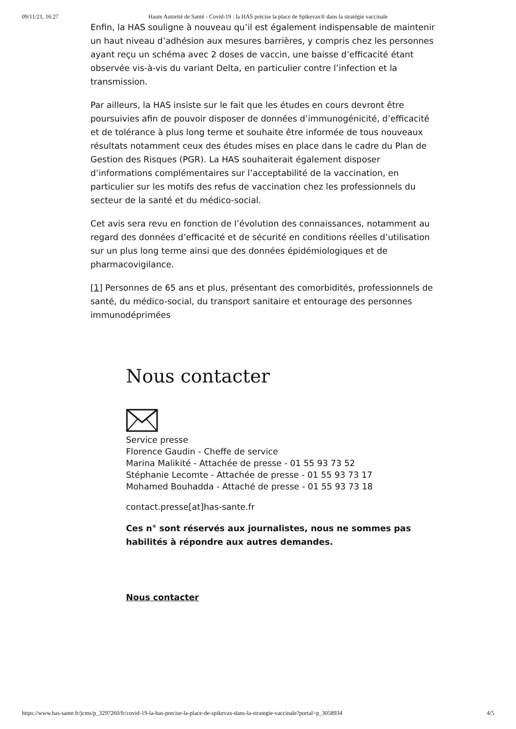09/11/21, 16:27 Haute Autorité de Santé - Covid-19 : la HAS précise la place de Spikevax® dans la stratégie vaccinale
Enfin, la HAS souligne à nouveau qu’il est également indispensable de maintenir un haut niveau d’adhésion aux mesures barrières, y compris chez les personnes ayant reçu un schéma avec 2 doses de vaccin, une baisse d’efficacité étant observée vis-à-vis du variant Delta, en particulier contre l’infection et la transmission.
Par ailleurs, la HAS insiste sur le fait que les études en cours devront être poursuivies afin de pouvoir disposer de données d’immunogénicité, d’efficacité et de tolérance à plus long terme et souhaite être informée de tous nouveaux résultats notamment ceux des études mises en place dans le cadre du Plan de Gestion des Risques (PGR). La HAS souhaiterait également disposer d’informations complémentaires sur l’acceptabilité de la vaccination, en particulier sur les motifs des refus de vaccination chez les professionnels du secteur de la santé et du médico-social.
Cet avis sera revu en fonction de l’évolution des connaissances, notamment au regard des données d’efficacité et de sécurité en conditions réelles d’utilisation sur un plus long terme ainsi que des données épidémiologiques et de pharmacovigilance.
[1] Personnes de 65 ans et plus, présentant des comorbidités, professionnels de santé, du médico-social, du transport sanitaire et entourage des personnes immunodéprimées
Nous contacter
Service presse
Florence Gaudin - Cheffe de service
Marina Malikité - Attachée de presse - 01 55 93 73 52
Stéphanie Lecomte - Attachée de presse - 01 55 93 73 17
Mohamed Bouhadda - Attaché de presse - 01 55 93 73 18
contact.presse[at]has-sante.fr
Ces n° sont réservés aux journalistes, nous ne sommes pas habilités à répondre aux autres demandes.
Nous contacter
https://www.has-sante.fr/jcms/p_3297260/fr/covid-19-la-has-precise-la-place-de-spikevax-dans-la-strategie-vaccinale?portal=p_3058934 4/5